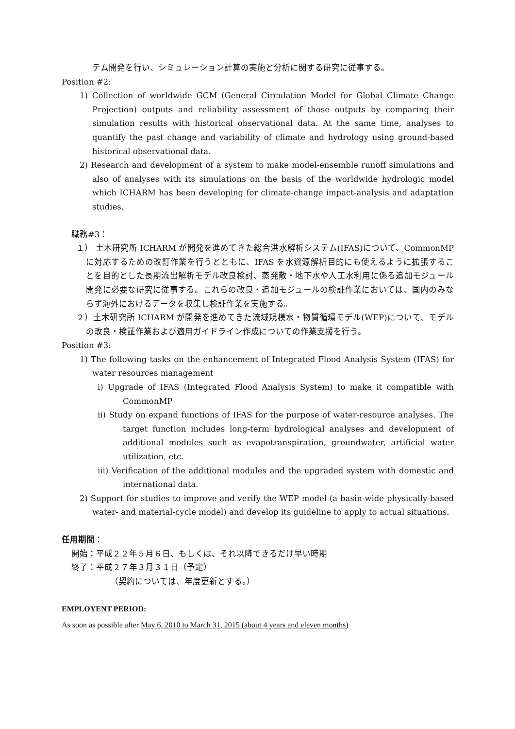テム開発を行い、シミュレーション計算の実施と分析に関する研究に従事する。
Position #2:
1) Collection of worldwide GCM (General Circulation Model for Global Climate Change Projection) outputs and reliability assessment of those outputs by comparing their simulation results with historical observational data. At the same time, analyses to quantify the past change and variability of climate and hydrology using ground-based historical observational data.
2) Research and development of a system to make model-ensemble runoff simulations and also of analyses with its simulations on the basis of the worldwide hydrologic model which ICHARM has been developing for climate-change impact-analysis and adaptation studies.
職務#3：
１） 土木研究所 ICHARM が開発を進めてきた総合洪水解析システム(IFAS)について、CommonMP に対応するための改訂作業を行うとともに、IFAS を水資源解析目的にも使えるように拡張することを目的とした長期流出解析モデル改良検討、蒸発散・地下水や人工水利用に係る追加モジュール開発に必要な研究に従事する。これらの改良・追加モジュールの検証作業においては、国内のみならず海外におけるデータを収集し検証作業を実施する。
２）土木研究所 ICHARM が開発を進めてきた流域規模水・物質循環モデル(WEP)について、モデルの改良・検証作業および適用ガイドライン作成についての作業支援を行う。
Position #3:
1) The following tasks on the enhancement of Integrated Flood Analysis System (IFAS) for water resources management
i) Upgrade of IFAS (Integrated Flood Analysis System) to make it compatible with CommonMP
ii) Study on expand functions of IFAS for the purpose of water-resource analyses. The target function includes long-term hydrological analyses and development of additional modules such as evapotranspiration, groundwater, artificial water utilization, etc.
iii) Verification of the additional modules and the upgraded system with domestic and international data.
2) Support for studies to improve and verify the WEP model (a basin-wide physically-based water- and material-cycle model) and develop its guideline to apply to actual situations.
任用期間：
開始：平成２２年５月６日、もしくは、それ以降できるだけ早い時期
終了：平成２７年３月３１日（予定）
（契約については、年度更新とする。）
EMPLOYENT PERIOD:
As soon as possible after May 6, 2010 to March 31, 2015 (about 4 years and eleven months)